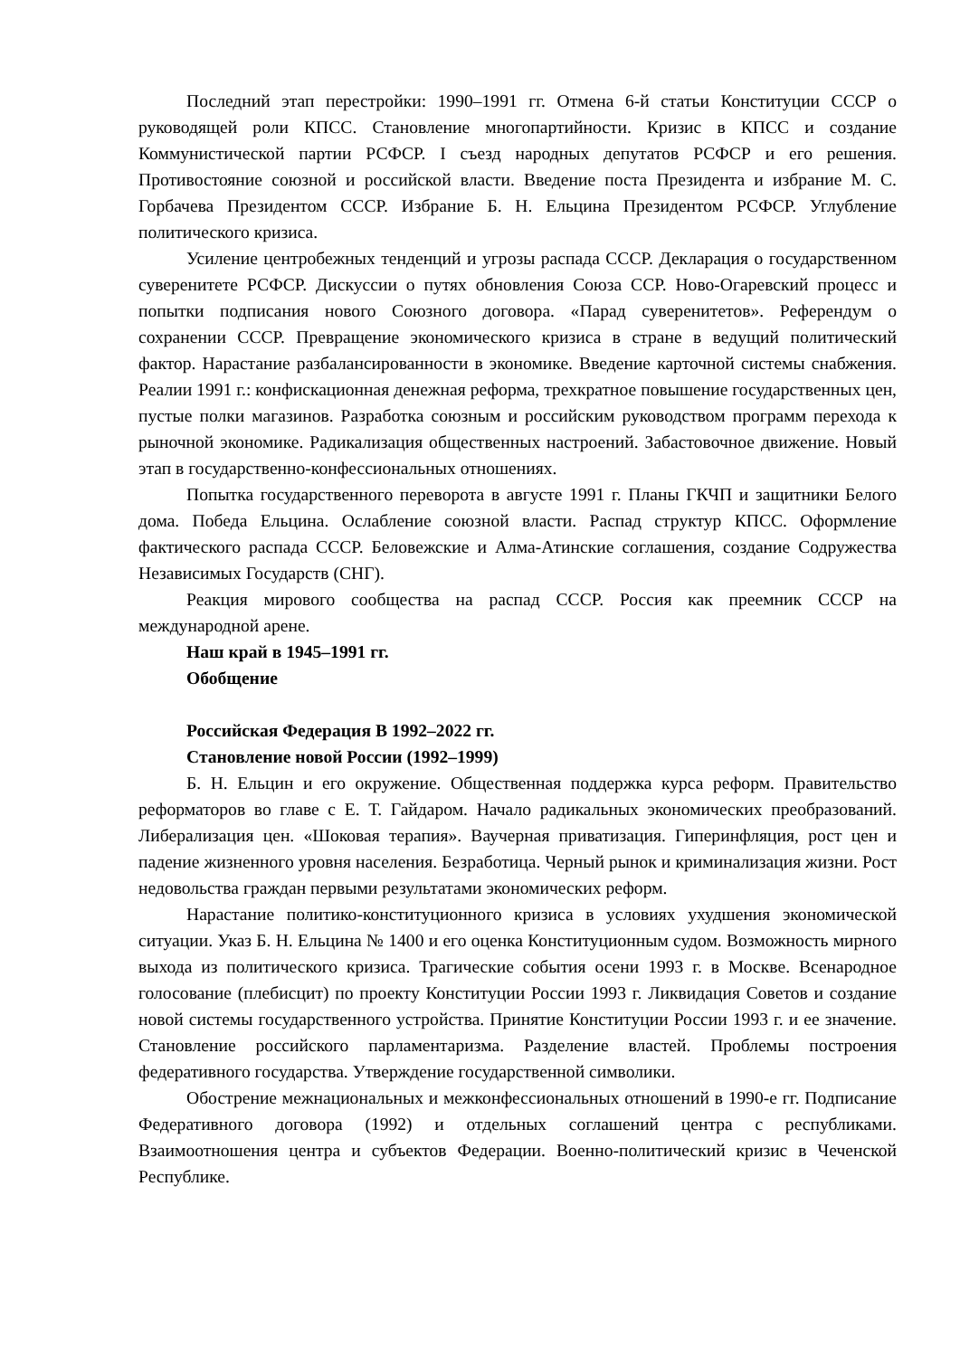Последний этап перестройки: 1990–1991 гг. Отмена 6-й статьи Конституции СССР о руководящей роли КПСС. Становление многопартийности. Кризис в КПСС и создание Коммунистической партии РСФСР. I съезд народных депутатов РСФСР и его решения. Противостояние союзной и российской власти. Введение поста Президента и избрание М. С. Горбачева Президентом СССР. Избрание Б. Н. Ельцина Президентом РСФСР. Углубление политического кризиса.
Усиление центробежных тенденций и угрозы распада СССР. Декларация о государственном суверенитете РСФСР. Дискуссии о путях обновления Союза ССР. Ново-Огаревский процесс и попытки подписания нового Союзного договора. «Парад суверенитетов». Референдум о сохранении СССР. Превращение экономического кризиса в стране в ведущий политический фактор. Нарастание разбалансированности в экономике. Введение карточной системы снабжения. Реалии 1991 г.: конфискационная денежная реформа, трехкратное повышение государственных цен, пустые полки магазинов. Разработка союзным и российским руководством программ перехода к рыночной экономике. Радикализация общественных настроений. Забастовочное движение. Новый этап в государственно-конфессиональных отношениях.
Попытка государственного переворота в августе 1991 г. Планы ГКЧП и защитники Белого дома. Победа Ельцина. Ослабление союзной власти. Распад структур КПСС. Оформление фактического распада СССР. Беловежские и Алма-Атинские соглашения, создание Содружества Независимых Государств (СНГ).
Реакция мирового сообщества на распад СССР. Россия как преемник СССР на международной арене.
Наш край в 1945–1991 гг.
Обобщение
Российская Федерация В 1992–2022 гг.
Становление новой России (1992–1999)
Б. Н. Ельцин и его окружение. Общественная поддержка курса реформ. Правительство реформаторов во главе с Е. Т. Гайдаром. Начало радикальных экономических преобразований. Либерализация цен. «Шоковая терапия». Ваучерная приватизация. Гиперинфляция, рост цен и падение жизненного уровня населения. Безработица. Черный рынок и криминализация жизни. Рост недовольства граждан первыми результатами экономических реформ.
Нарастание политико-конституционного кризиса в условиях ухудшения экономической ситуации. Указ Б. Н. Ельцина № 1400 и его оценка Конституционным судом. Возможность мирного выхода из политического кризиса. Трагические события осени 1993 г. в Москве. Всенародное голосование (плебисцит) по проекту Конституции России 1993 г. Ликвидация Советов и создание новой системы государственного устройства. Принятие Конституции России 1993 г. и ее значение. Становление российского парламентаризма. Разделение властей. Проблемы построения федеративного государства. Утверждение государственной символики.
Обострение межнациональных и межконфессиональных отношений в 1990-е гг. Подписание Федеративного договора (1992) и отдельных соглашений центра с республиками. Взаимоотношения центра и субъектов Федерации. Военно-политический кризис в Чеченской Республике.